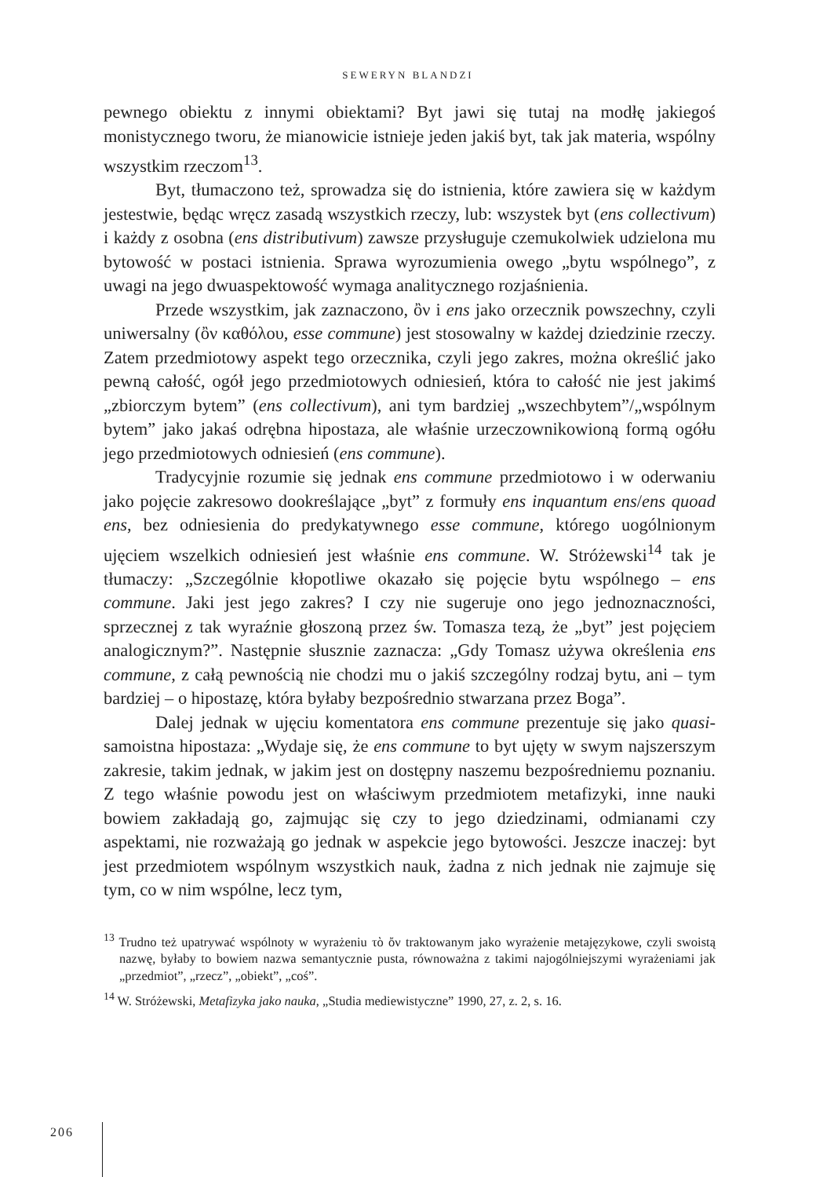SEWERYN BLANDZI
pewnego obiektu z innymi obiektami? Byt jawi się tutaj na modłę jakiegoś monistycznego tworu, że mianowicie istnieje jeden jakiś byt, tak jak materia, wspólny wszystkim rzeczom<sup>13</sup>.
Byt, tłumaczono też, sprowadza się do istnienia, które zawiera się w każdym jestestwie, będąc wręcz zasadą wszystkich rzeczy, lub: wszystek byt (ens collectivum) i każdy z osobna (ens distributivum) zawsze przysługuje czemukolwiek udzielona mu bytowość w postaci istnienia. Sprawa wyrozumienia owego „bytu wspólnego”, z uwagi na jego dwuaspektowość wymaga analitycznego rozjaśnienia.
Przede wszystkim, jak zaznaczono, ὂν i ens jako orzecznik powszechny, czyli uniwersalny (ὂν καθόλου, esse commune) jest stosowalny w każdej dziedzinie rzeczy. Zatem przedmiotowy aspekt tego orzecznika, czyli jego zakres, można określić jako pewną całość, ogół jego przedmiotowych odniesień, która to całość nie jest jakimś „zbiorczym bytem” (ens collectivum), ani tym bardziej „wszechbytem”/„wspólnym bytem” jako jakaś odrębna hipostaza, ale właśnie urzeczownikowioną formą ogółu jego przedmiotowych odniesień (ens commune).
Tradycyjnie rozumie się jednak ens commune przedmiotowo i w oderwaniu jako pojęcie zakresowo dookreślające „byt” z formuły ens inquantum ens/ens quoad ens, bez odniesienia do predykatywnego esse commune, którego uogólnionym ujęciem wszelkich odniesień jest właśnie ens commune. W. Stróżewski<sup>14</sup> tak je tłumaczy: „Szczególnie kłopotliwe okazało się pojęcie bytu wspólnego – ens commune. Jaki jest jego zakres? I czy nie sugeruje ono jego jednoznaczności, sprzecznej z tak wyraźnie głoszoną przez św. Tomasza tezą, że „byt” jest pojęciem analogicznym?”. Następnie słusznie zaznacza: „Gdy Tomasz używa określenia ens commune, z całą pewnością nie chodzi mu o jakiś szczególny rodzaj bytu, ani – tym bardziej – o hipostazę, która byłaby bezpośrednio stwarzana przez Boga”.
Dalej jednak w ujęciu komentatora ens commune prezentuje się jako quasi-samoistna hipostaza: „Wydaje się, że ens commune to byt ujęty w swym najszerszym zakresie, takim jednak, w jakim jest on dostępny naszemu bezpośredniemu poznaniu. Z tego właśnie powodu jest on właściwym przedmiotem metafizyki, inne nauki bowiem zakładają go, zajmując się czy to jego dziedzinami, odmianami czy aspektami, nie rozważają go jednak w aspekcie jego bytowości. Jeszcze inaczej: byt jest przedmiotem wspólnym wszystkich nauk, żadna z nich jednak nie zajmuje się tym, co w nim wspólne, lecz tym,
<sup>13</sup> Trudno też upatrywać wspólnoty w wyrażeniu τὸ ὄν traktowanym jako wyrażenie metajęzykowe, czyli swoistą nazwę, byłaby to bowiem nazwa semantycznie pusta, równoważna z takimi najogólniejszymi wyrażeniami jak „przedmiot”, „rzecz”, „obiekt”, „coś”.
<sup>14</sup> W. Stróżewski, Metafizyka jako nauka, „Studia mediewistyczne” 1990, 27, z. 2, s. 16.
206